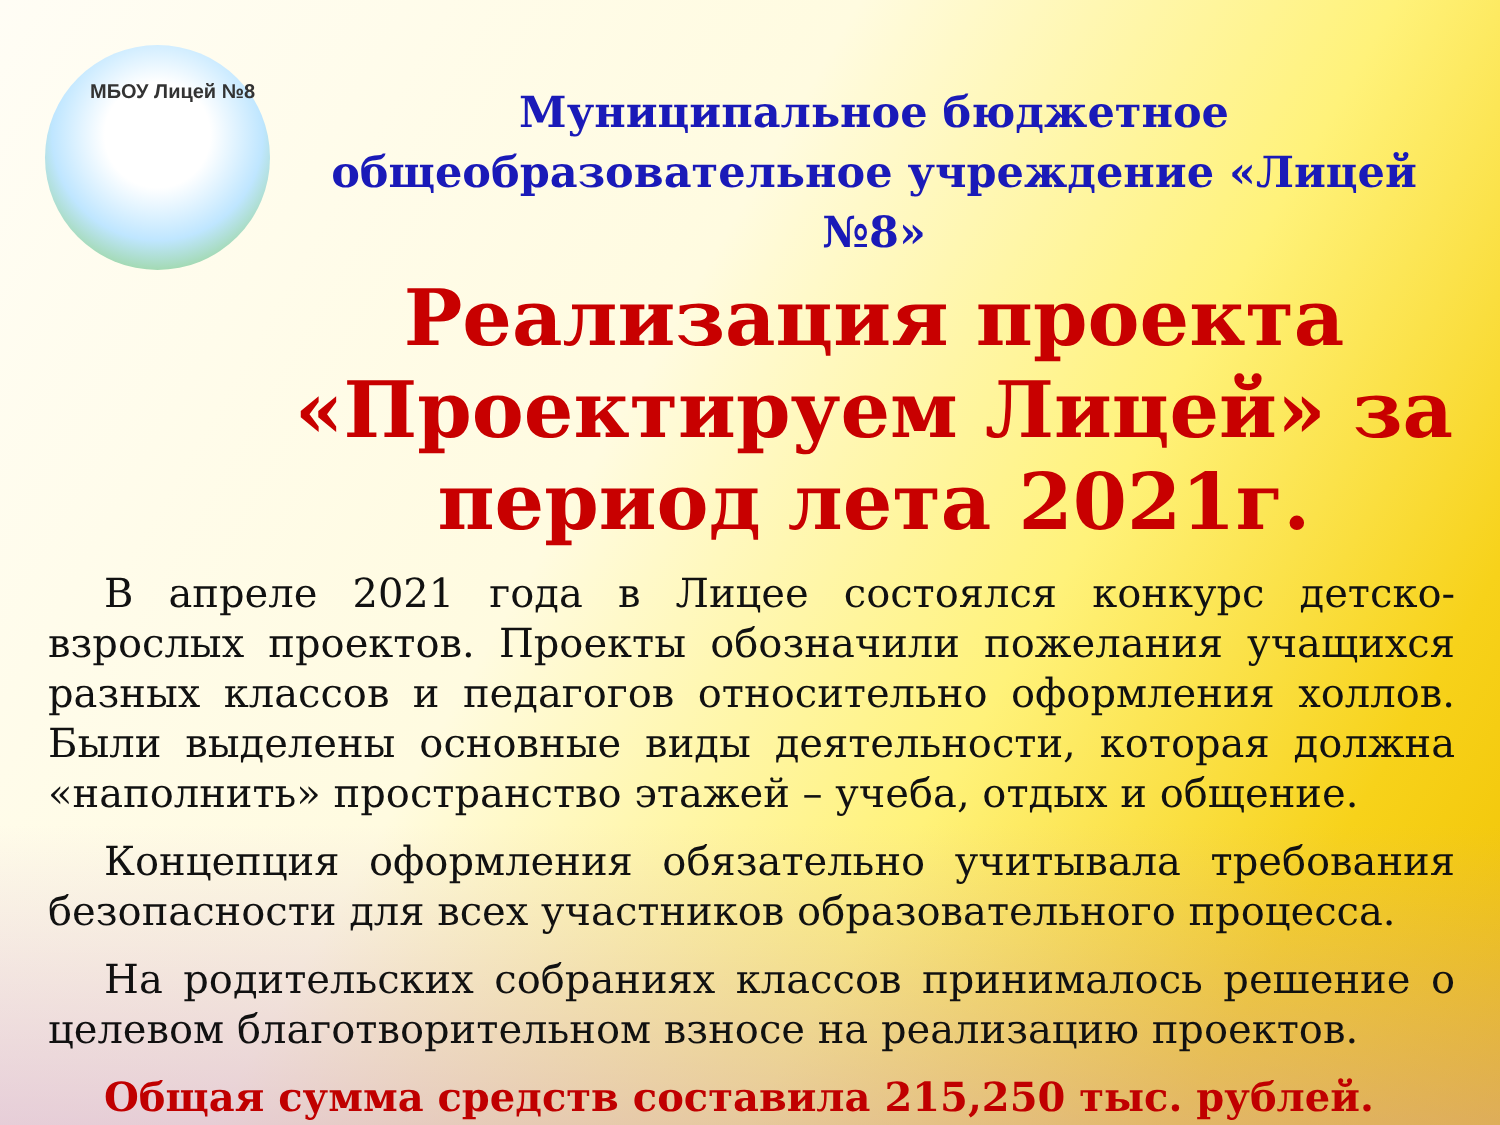МБОУ Лицей №8
Муниципальное бюджетное общеобразовательное учреждение «Лицей №8»
Реализация проекта «Проектируем Лицей» за период лета 2021г.
В апреле 2021 года в Лицее состоялся конкурс детско-взрослых проектов. Проекты обозначили пожелания учащихся разных классов и педагогов относительно оформления холлов. Были выделены основные виды деятельности, которая должна «наполнить» пространство этажей – учеба, отдых и общение.
Концепция оформления обязательно учитывала требования безопасности для всех участников образовательного процесса.
На родительских собраниях классов принималось решение о целевом благотворительном взносе на реализацию проектов.
Общая сумма средств составила 215,250 тыс. рублей.